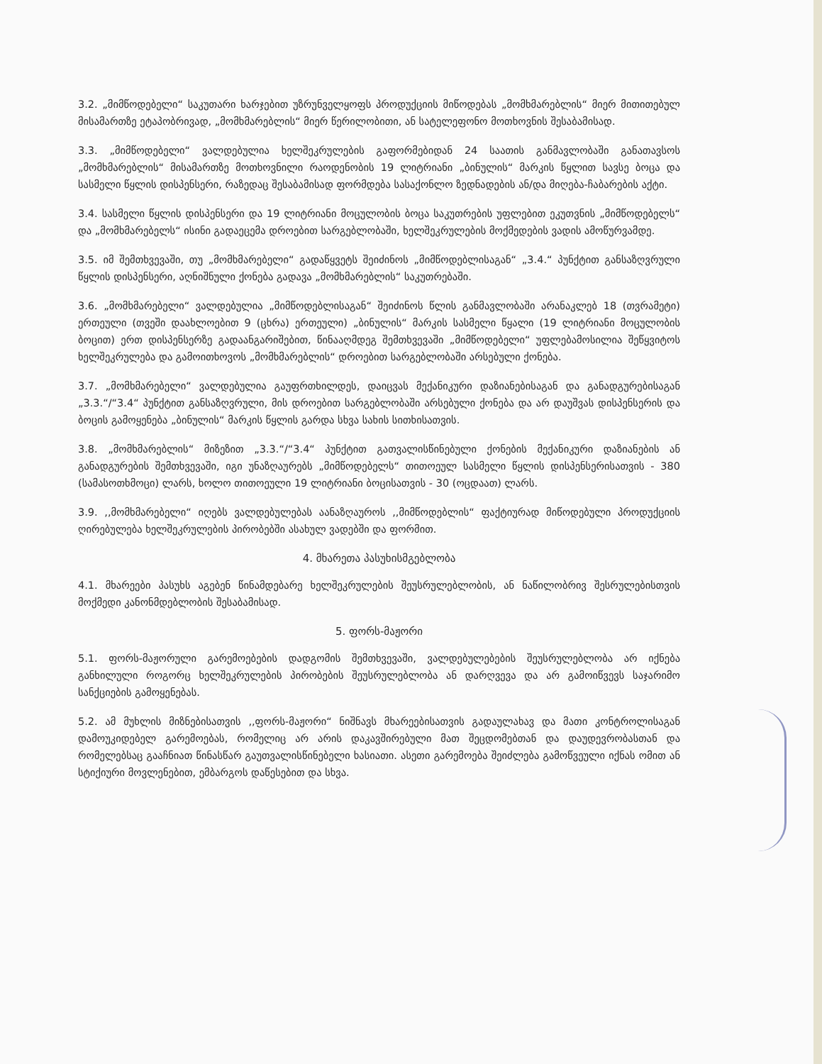3.2. „მიმწოდებელი“ საკუთარი ხარჯებით უზრუნველყოფს პროდუქციის მიწოდებას „მომხმარებლის“ მიერ მითითებულ მისამართზე ეტაპობრივად, „მომხმარებლის“ მიერ წერილობითი, ან სატელეფონო მოთხოვნის შესაბამისად.
3.3. „მიმწოდებელი“ ვალდებულია ხელშეკრულების გაფორმებიდან 24 საათის განმავლობაში განათავსოს „მომხმარებლის“ მისამართზე მოთხოვნილი რაოდენობის 19 ლიტრიანი „ბინულის“ მარკის წყლით სავსე ბოცა და სასმელი წყლის დისპენსერი, რაზედაც შესაბამისად ფორმდება სასაქონლო ზედნადების ან/და მიღება-ჩაბარების აქტი.
3.4. სასმელი წყლის დისპენსერი და 19 ლიტრიანი მოცულობის ბოცა საკუთრების უფლებით ეკუთვნის „მიმწოდებელს“ და „მომხმარებელს“ ისინი გადაეცემა დროებით სარგებლობაში, ხელშეკრულების მოქმედების ვადის ამოწურვამდე.
3.5. იმ შემთხვევაში, თუ „მომხმარებელი“ გადაწყვეტს შეიძინოს „მიმწოდებლისაგან“ „3.4.“ პუნქტით განსაზღვრული წყლის დისპენსერი, აღნიშნული ქონება გადავა „მომხმარებლის“ საკუთრებაში.
3.6. „მომხმარებელი“ ვალდებულია „მიმწოდებლისაგან“ შეიძინოს წლის განმავლობაში არანაკლებ 18 (თვრამეტი) ერთეული (თვეში დაახლოებით 9 (ცხრა) ერთეული) „ბინულის“ მარკის სასმელი წყალი (19 ლიტრიანი მოცულობის ბოცით) ერთ დისპენსერზე გადაანგარიშებით, წინააღმდეგ შემთხვევაში „მიმწოდებელი“ უფლებამოსილია შეწყვიტოს ხელშეკრულება და გამოითხოვოს „მომხმარებლის“ დროებით სარგებლობაში არსებული ქონება.
3.7. „მომხმარებელი“ ვალდებულია გაუფრთხილდეს, დაიცვას მექანიკური დაზიანებისაგან და განადგურებისაგან „3.3.“/“3.4“ პუნქტით განსაზღვრული, მის დროებით სარგებლობაში არსებული ქონება და არ დაუშვას დისპენსერის და ბოცის გამოყენება „ბინულის“ მარკის წყლის გარდა სხვა სახის სითხისათვის.
3.8. „მომხმარებლის“ მიზეზით „3.3.“/“3.4“ პუნქტით გათვალისწინებული ქონების მექანიკური დაზიანების ან განადგურების შემთხვევაში, იგი უნაზღაურებს „მიმწოდებელს“ თითოეულ სასმელი წყლის დისპენსერისათვის - 380 (სამასოთხმოცი) ლარს, ხოლო თითოეული 19 ლიტრიანი ბოცისათვის - 30 (ოცდაათ) ლარს.
3.9. ,,მომხმარებელი“ იღებს ვალდებულებას აანაზღაუროს ,,მიმწოდებლის“ ფაქტიურად მიწოდებული პროდუქციის ღირებულება ხელშეკრულების პირობებში ასახულ ვადებში და ფორმით.
4. მხარეთა პასუხისმგებლობა
4.1. მხარეები პასუხს აგებენ წინამდებარე ხელშეკრულების შეუსრულებლობის, ან ნაწილობრივ შესრულებისთვის მოქმედი კანონმდებლობის შესაბამისად.
5. ფორს-მაჟორი
5.1. ფორს-მაჟორული გარემოებების დადგომის შემთხვევაში, ვალდებულებების შეუსრულებლობა არ იქნება განხილული როგორც ხელშეკრულების პირობების შეუსრულებლობა ან დარღვევა და არ გამოიწვევს საჯარიმო სანქციების გამოყენებას.
5.2. ამ მუხლის მიზნებისათვის ,,ფორს-მაჟორი“ ნიშნავს მხარეებისათვის გადაულახავ და მათი კონტროლისაგან დამოუკიდებელ გარემოებას, რომელიც არ არის დაკავშირებული მათ შეცდომებთან და დაუდევრობასთან და რომელებსაც გააჩნიათ წინასწარ გაუთვალისწინებელი ხასიათი. ასეთი გარემოება შეიძლება გამოწვეული იქნას ომით ან სტიქიური მოვლენებით, ემბარგოს დაწესებით და სხვა.